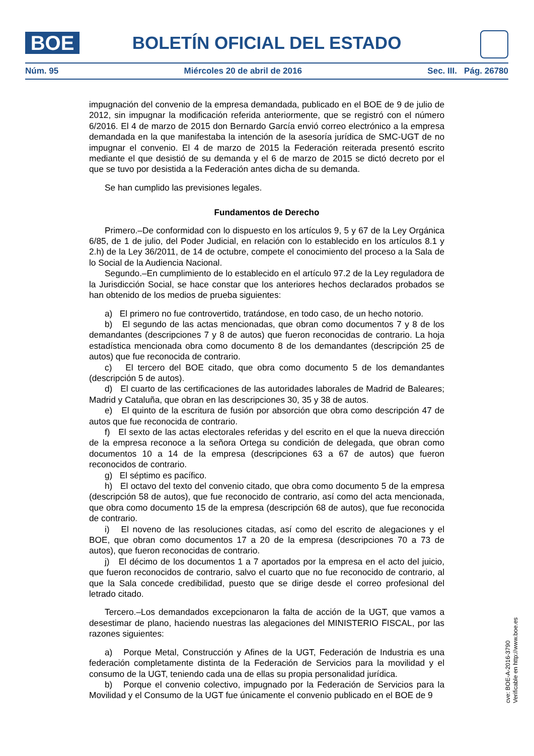BOE
BOLETÍN OFICIAL DEL ESTADO
Núm. 95 Miércoles 20 de abril de 2016 Sec. III. Pág. 26780
impugnación del convenio de la empresa demandada, publicado en el BOE de 9 de julio de 2012, sin impugnar la modificación referida anteriormente, que se registró con el número 6/2016. El 4 de marzo de 2015 don Bernardo García envió correo electrónico a la empresa demandada en la que manifestaba la intención de la asesoría jurídica de SMC-UGT de no impugnar el convenio. El 4 de marzo de 2015 la Federación reiterada presentó escrito mediante el que desistió de su demanda y el 6 de marzo de 2015 se dictó decreto por el que se tuvo por desistida a la Federación antes dicha de su demanda.
Se han cumplido las previsiones legales.
Fundamentos de Derecho
Primero.–De conformidad con lo dispuesto en los artículos 9, 5 y 67 de la Ley Orgánica 6/85, de 1 de julio, del Poder Judicial, en relación con lo establecido en los artículos 8.1 y 2.h) de la Ley 36/2011, de 14 de octubre, compete el conocimiento del proceso a la Sala de lo Social de la Audiencia Nacional.
Segundo.–En cumplimiento de lo establecido en el artículo 97.2 de la Ley reguladora de la Jurisdicción Social, se hace constar que los anteriores hechos declarados probados se han obtenido de los medios de prueba siguientes:
a) El primero no fue controvertido, tratándose, en todo caso, de un hecho notorio.
b) El segundo de las actas mencionadas, que obran como documentos 7 y 8 de los demandantes (descripciones 7 y 8 de autos) que fueron reconocidas de contrario. La hoja estadística mencionada obra como documento 8 de los demandantes (descripción 25 de autos) que fue reconocida de contrario.
c) El tercero del BOE citado, que obra como documento 5 de los demandantes (descripción 5 de autos).
d) El cuarto de las certificaciones de las autoridades laborales de Madrid de Baleares; Madrid y Cataluña, que obran en las descripciones 30, 35 y 38 de autos.
e) El quinto de la escritura de fusión por absorción que obra como descripción 47 de autos que fue reconocida de contrario.
f) El sexto de las actas electorales referidas y del escrito en el que la nueva dirección de la empresa reconoce a la señora Ortega su condición de delegada, que obran como documentos 10 a 14 de la empresa (descripciones 63 a 67 de autos) que fueron reconocidos de contrario.
g) El séptimo es pacífico.
h) El octavo del texto del convenio citado, que obra como documento 5 de la empresa (descripción 58 de autos), que fue reconocido de contrario, así como del acta mencionada, que obra como documento 15 de la empresa (descripción 68 de autos), que fue reconocida de contrario.
i) El noveno de las resoluciones citadas, así como del escrito de alegaciones y el BOE, que obran como documentos 17 a 20 de la empresa (descripciones 70 a 73 de autos), que fueron reconocidas de contrario.
j) El décimo de los documentos 1 a 7 aportados por la empresa en el acto del juicio, que fueron reconocidos de contrario, salvo el cuarto que no fue reconocido de contrario, al que la Sala concede credibilidad, puesto que se dirige desde el correo profesional del letrado citado.
Tercero.–Los demandados excepcionaron la falta de acción de la UGT, que vamos a desestimar de plano, haciendo nuestras las alegaciones del MINISTERIO FISCAL, por las razones siguientes:
a) Porque Metal, Construcción y Afines de la UGT, Federación de Industria es una federación completamente distinta de la Federación de Servicios para la movilidad y el consumo de la UGT, teniendo cada una de ellas su propia personalidad jurídica.
b) Porque el convenio colectivo, impugnado por la Federación de Servicios para la Movilidad y el Consumo de la UGT fue únicamente el convenio publicado en el BOE de 9
cve: BOE-A-2016-3790
Verificable en http://www.boe.es